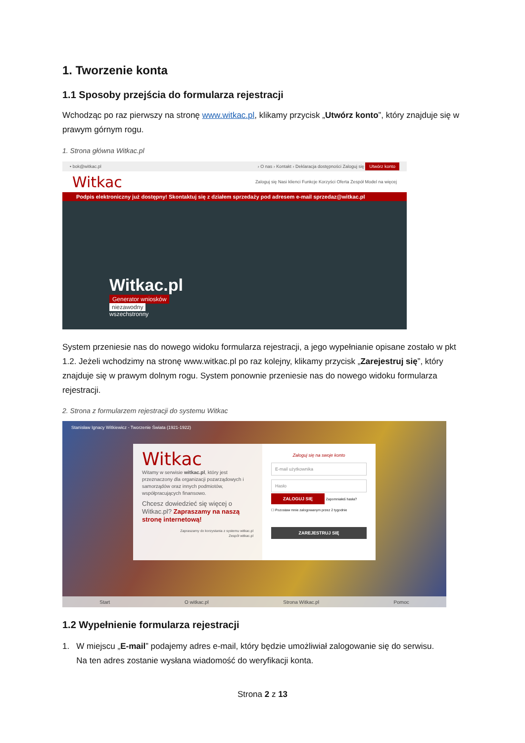1. Tworzenie konta
1.1 Sposoby przejścia do formularza rejestracji
Wchodząc po raz pierwszy na stronę www.witkac.pl, klikamy przycisk „Utwórz konto”, który znajduje się w prawym górnym rogu.
1. Strona główna Witkac.pl
• bok@witkac.pl › O nas › Kontakt › Deklaracja dostępności Zaloguj się Utwórz konto
Witkac Zaloguj się Nasi klienci Funkcje Korzyści Oferta Zespół Model na więcej
Podpis elektroniczny już dostępny! Skontaktuj się z działem sprzedaży pod adresem e-mail sprzedaz@witkac.pl
Witkac.pl
Generator wniosków
niezawodny
wszechstronny
System przeniesie nas do nowego widoku formularza rejestracji, a jego wypełnianie opisane zostało w pkt 1.2. Jeżeli wchodzimy na stronę www.witkac.pl po raz kolejny, klikamy przycisk „Zarejestruj się”, który znajduje się w prawym dolnym rogu. System ponownie przeniesie nas do nowego widoku formularza rejestracji.
2. Strona z formularzem rejestracji do systemu Witkac
Stanisław Ignacy Witkiewicz - Tworzenie Świata (1921-1922)
Witkac
Witamy w serwisie witkac.pl, który jest przeznaczony dla organizacji pozarządowych i samorządów oraz innych podmiotów, współpracujących finansowo.
Chcesz dowiedzieć się więcej o Witkac.pl? Zapraszamy na naszą stronę internetową!
Zapraszamy do korzystania z systemu witkac.pl
Zespół witkac.pl
Zaloguj się na swoje konto
E-mail użytkownika
Hasło
ZALOGUJ SIĘ Zapomniałeś hasła?
☐ Pozostaw mnie zalogowanym przez 2 tygodnie
ZAREJESTRUJ SIĘ
Start O witkac.pl Strona Witkac.pl Pomoc
1.2 Wypełnienie formularza rejestracji
1. W miejscu „E-mail” podajemy adres e-mail, który będzie umożliwiał zalogowanie się do serwisu.
Na ten adres zostanie wysłana wiadomość do weryfikacji konta.
Strona 2 z 13